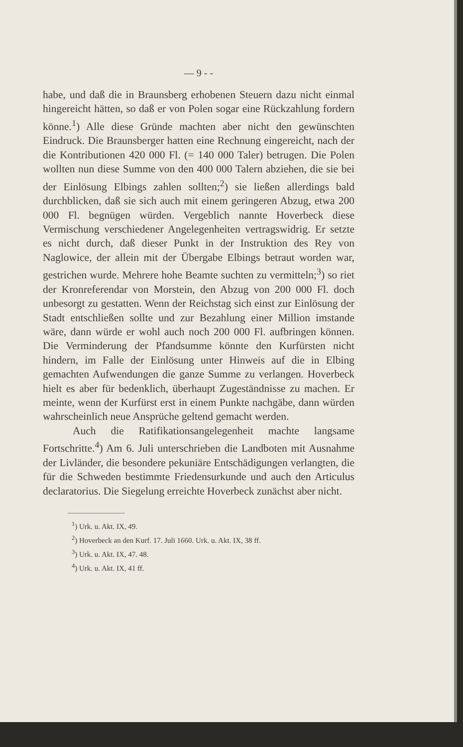— 9 - -
habe, und daß die in Braunsberg erhobenen Steuern dazu nicht einmal hingereicht hätten, so daß er von Polen sogar eine Rückzahlung fordern könne.<sup>1</sup>) Alle diese Gründe machten aber nicht den gewünschten Eindruck. Die Braunsberger hatten eine Rechnung eingereicht, nach der die Kontributionen 420 000 Fl. (= 140 000 Taler) betrugen. Die Polen wollten nun diese Summe von den 400 000 Talern abziehen, die sie bei der Einlösung Elbings zahlen sollten;<sup>2</sup>) sie ließen allerdings bald durchblicken, daß sie sich auch mit einem geringeren Abzug, etwa 200 000 Fl. begnügen würden. Vergeblich nannte Hoverbeck diese Vermischung verschiedener Angelegenheiten vertragswidrig. Er setzte es nicht durch, daß dieser Punkt in der Instruktion des Rey von Naglowice, der allein mit der Übergabe Elbings betraut worden war, gestrichen wurde. Mehrere hohe Beamte suchten zu vermitteln;<sup>3</sup>) so riet der Kronreferendar von Morstein, den Abzug von 200 000 Fl. doch unbesorgt zu gestatten. Wenn der Reichstag sich einst zur Einlösung der Stadt entschließen sollte und zur Bezahlung einer Million imstande wäre, dann würde er wohl auch noch 200 000 Fl. aufbringen können. Die Verminderung der Pfandsumme könnte den Kurfürsten nicht hindern, im Falle der Einlösung unter Hinweis auf die in Elbing gemachten Aufwendungen die ganze Summe zu verlangen. Hoverbeck hielt es aber für bedenklich, überhaupt Zugeständnisse zu machen. Er meinte, wenn der Kurfürst erst in einem Punkte nachgäbe, dann würden wahrscheinlich neue Ansprüche geltend gemacht werden.
Auch die Ratifikationsangelegenheit machte langsame Fortschritte.<sup>4</sup>) Am 6. Juli unterschrieben die Landboten mit Ausnahme der Livländer, die besondere pekuniäre Entschädigungen verlangten, die für die Schweden bestimmte Friedensurkunde und auch den Articulus declaratorius. Die Siegelung erreichte Hoverbeck zunächst aber nicht.
<sup>1</sup>) Urk. u. Akt. IX, 49.
<sup>2</sup>) Hoverbeck an den Kurf. 17. Juli 1660. Urk. u. Akt. IX, 38 ff.
<sup>3</sup>) Urk. u. Akt. IX, 47. 48.
<sup>4</sup>) Urk. u. Akt. IX, 41 ff.